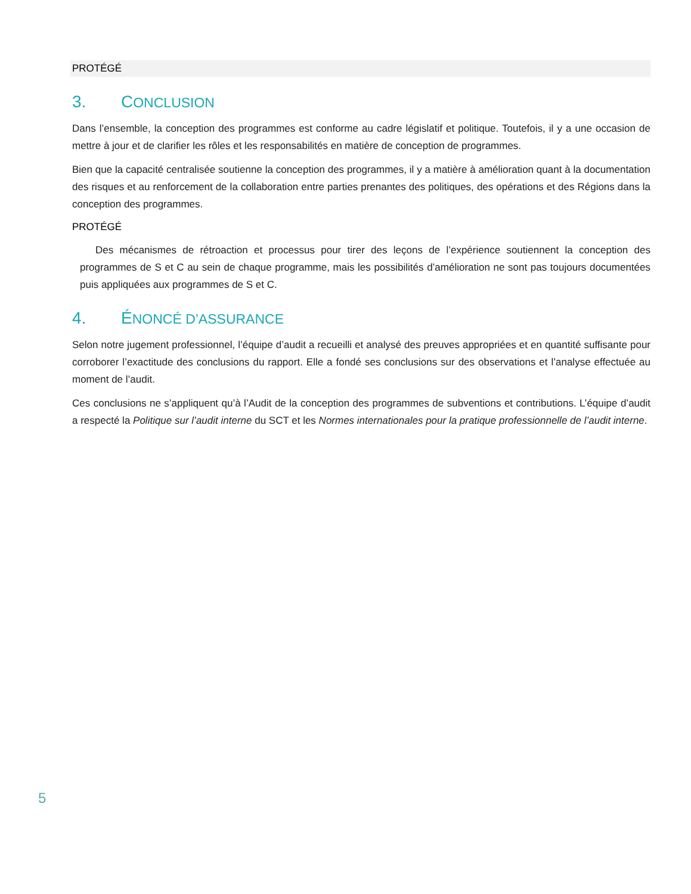PROTÉGÉ
3. CONCLUSION
Dans l’ensemble, la conception des programmes est conforme au cadre législatif et politique. Toutefois, il y a une occasion de mettre à jour et de clarifier les rôles et les responsabilités en matière de conception de programmes.
Bien que la capacité centralisée soutienne la conception des programmes, il y a matière à amélioration quant à la documentation des risques et au renforcement de la collaboration entre parties prenantes des politiques, des opérations et des Régions dans la conception des programmes.
PROTÉGÉ
Des mécanismes de rétroaction et processus pour tirer des leçons de l’expérience soutiennent la conception des programmes de S et C au sein de chaque programme, mais les possibilités d’amélioration ne sont pas toujours documentées puis appliquées aux programmes de S et C.
4. ÉNONCÉ D’ASSURANCE
Selon notre jugement professionnel, l’équipe d’audit a recueilli et analysé des preuves appropriées et en quantité suffisante pour corroborer l’exactitude des conclusions du rapport. Elle a fondé ses conclusions sur des observations et l’analyse effectuée au moment de l’audit.
Ces conclusions ne s’appliquent qu’à l’Audit de la conception des programmes de subventions et contributions. L’équipe d’audit a respecté la Politique sur l’audit interne du SCT et les Normes internationales pour la pratique professionnelle de l’audit interne.
5